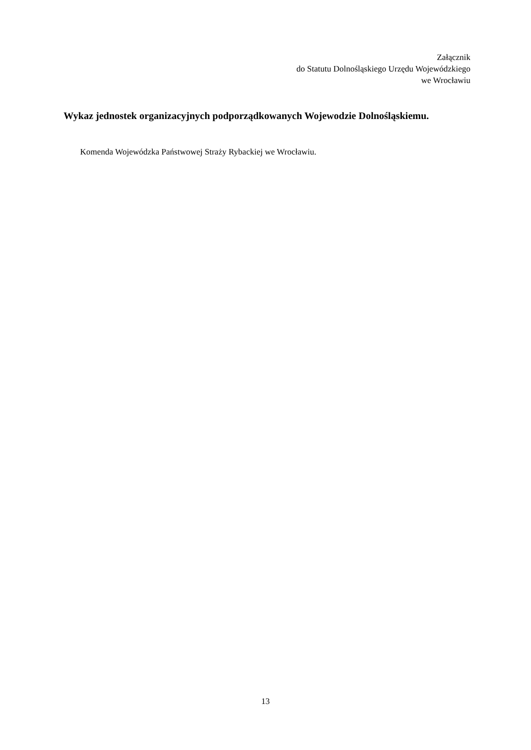Załącznik
do Statutu Dolnośląskiego Urzędu Wojewódzkiego
we Wrocławiu
Wykaz jednostek organizacyjnych podporządkowanych Wojewodzie Dolnośląskiemu.
Komenda Wojewódzka Państwowej Straży Rybackiej we Wrocławiu.
13